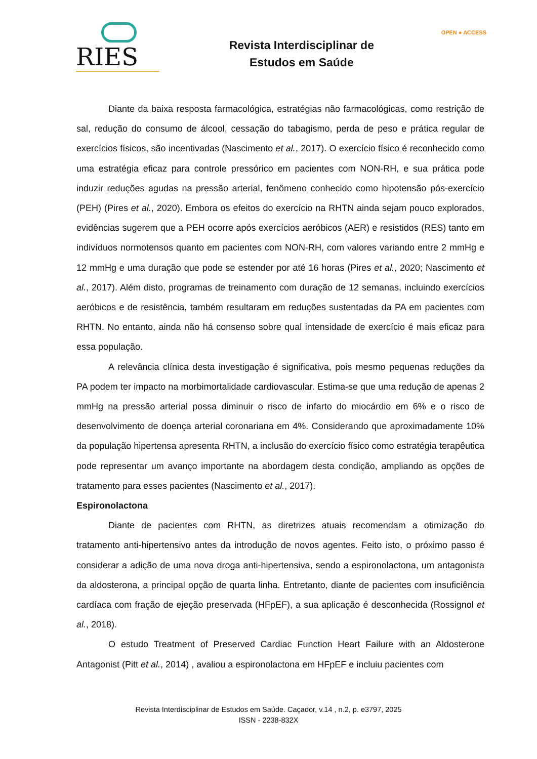RIES
Revista Interdisciplinar de
Estudos em Saúde
OPEN ● ACCESS
Diante da baixa resposta farmacológica, estratégias não farmacológicas, como restrição de sal, redução do consumo de álcool, cessação do tabagismo, perda de peso e prática regular de exercícios físicos, são incentivadas (Nascimento et al., 2017). O exercício físico é reconhecido como uma estratégia eficaz para controle pressórico em pacientes com NON-RH, e sua prática pode induzir reduções agudas na pressão arterial, fenômeno conhecido como hipotensão pós-exercício (PEH) (Pires et al., 2020). Embora os efeitos do exercício na RHTN ainda sejam pouco explorados, evidências sugerem que a PEH ocorre após exercícios aeróbicos (AER) e resistidos (RES) tanto em indivíduos normotensos quanto em pacientes com NON-RH, com valores variando entre 2 mmHg e 12 mmHg e uma duração que pode se estender por até 16 horas (Pires et al., 2020; Nascimento et al., 2017). Além disto, programas de treinamento com duração de 12 semanas, incluindo exercícios aeróbicos e de resistência, também resultaram em reduções sustentadas da PA em pacientes com RHTN. No entanto, ainda não há consenso sobre qual intensidade de exercício é mais eficaz para essa população.
A relevância clínica desta investigação é significativa, pois mesmo pequenas reduções da PA podem ter impacto na morbimortalidade cardiovascular. Estima-se que uma redução de apenas 2 mmHg na pressão arterial possa diminuir o risco de infarto do miocárdio em 6% e o risco de desenvolvimento de doença arterial coronariana em 4%. Considerando que aproximadamente 10% da população hipertensa apresenta RHTN, a inclusão do exercício físico como estratégia terapêutica pode representar um avanço importante na abordagem desta condição, ampliando as opções de tratamento para esses pacientes (Nascimento et al., 2017).
Espironolactona
Diante de pacientes com RHTN, as diretrizes atuais recomendam a otimização do tratamento anti-hipertensivo antes da introdução de novos agentes. Feito isto, o próximo passo é considerar a adição de uma nova droga anti-hipertensiva, sendo a espironolactona, um antagonista da aldosterona, a principal opção de quarta linha. Entretanto, diante de pacientes com insuficiência cardíaca com fração de ejeção preservada (HFpEF), a sua aplicação é desconhecida (Rossignol et al., 2018).
O estudo Treatment of Preserved Cardiac Function Heart Failure with an Aldosterone Antagonist (Pitt et al., 2014) , avaliou a espironolactona em HFpEF e incluiu pacientes com
Revista Interdisciplinar de Estudos em Saúde. Caçador, v.14 , n.2, p. e3797, 2025
ISSN - 2238-832X